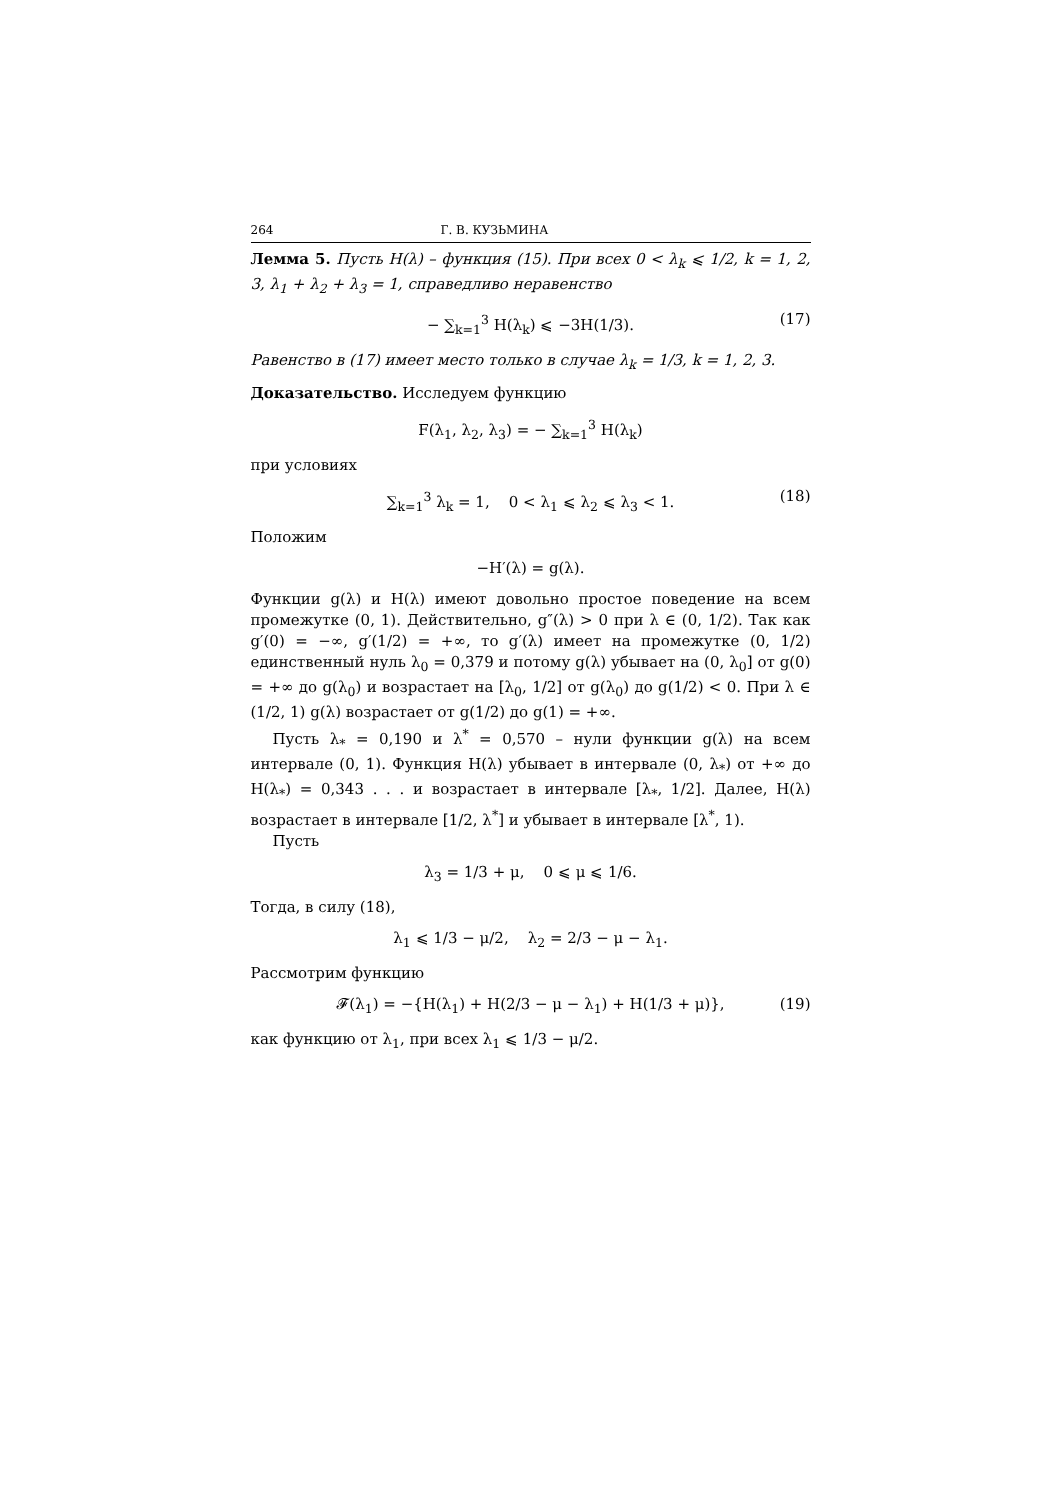264 Г. В. КУЗЬМИНА
Лемма 5. Пусть H(λ) – функция (15). При всех 0 < λ<sub>k</sub> ⩽ 1/2, k = 1, 2, 3, λ<sub>1</sub> + λ<sub>2</sub> + λ<sub>3</sub> = 1, справедливо неравенство
− ∑<sub>k=1</sub><sup>3</sup> H(λ<sub>k</sub>) ⩽ −3H(1/3). (17)
Равенство в (17) имеет место только в случае λ<sub>k</sub> = 1/3, k = 1, 2, 3.
Доказательство. Исследуем функцию
F(λ<sub>1</sub>, λ<sub>2</sub>, λ<sub>3</sub>) = − ∑<sub>k=1</sub><sup>3</sup> H(λ<sub>k</sub>)
при условиях
∑<sub>k=1</sub><sup>3</sup> λ<sub>k</sub> = 1, 0 < λ<sub>1</sub> ⩽ λ<sub>2</sub> ⩽ λ<sub>3</sub> < 1. (18)
Положим
−H′(λ) = g(λ).
Функции g(λ) и H(λ) имеют довольно простое поведение на всем промежутке (0, 1). Действительно, g″(λ) > 0 при λ ∈ (0, 1/2). Так как g′(0) = −∞, g′(1/2) = +∞, то g′(λ) имеет на промежутке (0, 1/2) единственный нуль λ<sub>0</sub> = 0,379 и потому g(λ) убывает на (0, λ<sub>0</sub>] от g(0) = +∞ до g(λ<sub>0</sub>) и возрастает на [λ<sub>0</sub>, 1/2] от g(λ<sub>0</sub>) до g(1/2) < 0. При λ ∈ (1/2, 1) g(λ) возрастает от g(1/2) до g(1) = +∞.
Пусть λ<sub>*</sub> = 0,190 и λ<sup>*</sup> = 0,570 – нули функции g(λ) на всем интервале (0, 1). Функция H(λ) убывает в интервале (0, λ<sub>*</sub>) от +∞ до H(λ<sub>*</sub>) = 0,343 . . . и возрастает в интервале [λ<sub>*</sub>, 1/2]. Далее, H(λ) возрастает в интервале [1/2, λ<sup>*</sup>] и убывает в интервале [λ<sup>*</sup>, 1).
Пусть
λ<sub>3</sub> = 1/3 + μ, 0 ⩽ μ ⩽ 1/6.
Тогда, в силу (18),
λ<sub>1</sub> ⩽ 1/3 − μ/2, λ<sub>2</sub> = 2/3 − μ − λ<sub>1</sub>.
Рассмотрим функцию
𝓕(λ<sub>1</sub>) = −{H(λ<sub>1</sub>) + H(2/3 − μ − λ<sub>1</sub>) + H(1/3 + μ)}, (19)
как функцию от λ<sub>1</sub>, при всех λ<sub>1</sub> ⩽ 1/3 − μ/2.